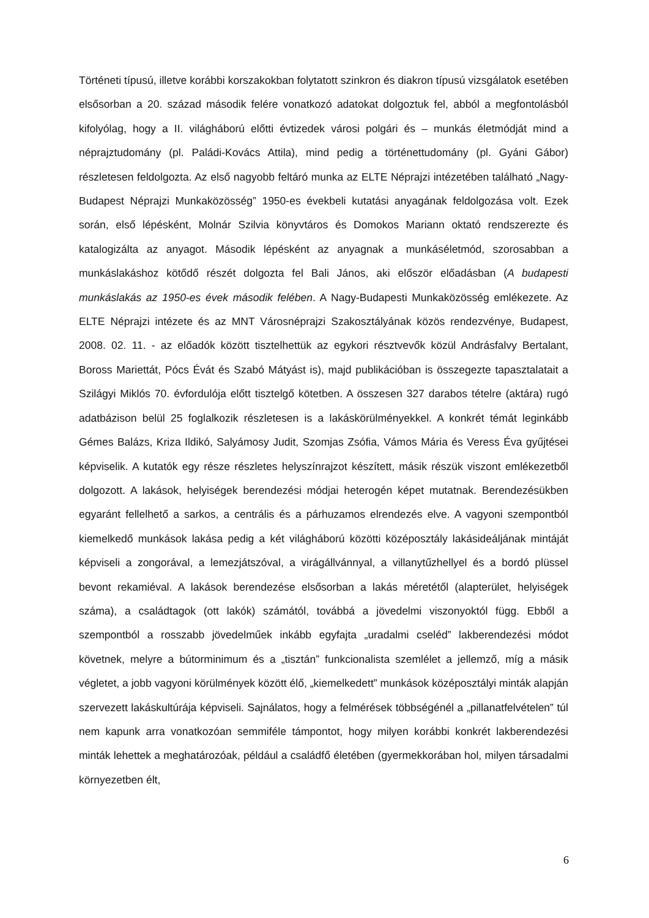Történeti típusú, illetve korábbi korszakokban folytatott szinkron és diakron típusú vizsgálatok esetében elsősorban a 20. század második felére vonatkozó adatokat dolgoztuk fel, abból a megfontolásból kifolyólag, hogy a II. világháború előtti évtizedek városi polgári és – munkás életmódját mind a néprajztudomány (pl. Paládi-Kovács Attila), mind pedig a történettudomány (pl. Gyáni Gábor) részletesen feldolgozta. Az első nagyobb feltáró munka az ELTE Néprajzi intézetében található „Nagy-Budapest Néprajzi Munkaközösség” 1950-es évekbeli kutatási anyagának feldolgozása volt. Ezek során, első lépésként, Molnár Szilvia könyvtáros és Domokos Mariann oktató rendszerezte és katalogizálta az anyagot. Második lépésként az anyagnak a munkáséletmód, szorosabban a munkáslakáshoz kötődő részét dolgozta fel Bali János, aki először előadásban (A budapesti munkáslakás az 1950-es évek második felében. A Nagy-Budapesti Munkaközösség emlékezete. Az ELTE Néprajzi intézete és az MNT Városnéprajzi Szakosztályának közös rendezvénye, Budapest, 2008. 02. 11. - az előadók között tisztelhettük az egykori résztvevők közül Andrásfalvy Bertalant, Boross Mariettát, Pócs Évát és Szabó Mátyást is), majd publikációban is összegezte tapasztalatait a Szilágyi Miklós 70. évfordulója előtt tisztelgő kötetben. A összesen 327 darabos tételre (aktára) rugó adatbázison belül 25 foglalkozik részletesen is a lakáskörülményekkel. A konkrét témát leginkább Gémes Balázs, Kriza Ildikó, Salyámosy Judit, Szomjas Zsófia, Vámos Mária és Veress Éva gyűjtései képviselik. A kutatók egy része részletes helyszínrajzot készített, másik részük viszont emlékezetből dolgozott. A lakások, helyiségek berendezési módjai heterogén képet mutatnak. Berendezésükben egyaránt fellelhető a sarkos, a centrális és a párhuzamos elrendezés elve. A vagyoni szempontból kiemelkedő munkások lakása pedig a két világháború közötti középosztály lakásideáljának mintáját képviseli a zongorával, a lemezjátszóval, a virágállvánnyal, a villanytűzhellyel és a bordó plüssel bevont rekamiéval. A lakások berendezése elsősorban a lakás méretétől (alapterület, helyiségek száma), a családtagok (ott lakók) számától, továbbá a jövedelmi viszonyoktól függ. Ebből a szempontból a rosszabb jövedelműek inkább egyfajta „uradalmi cseléd” lakberendezési módot követnek, melyre a bútorminimum és a „tisztán” funkcionalista szemlélet a jellemző, míg a másik végletet, a jobb vagyoni körülmények között élő, „kiemelkedett” munkások középosztályi minták alapján szervezett lakáskultúrája képviseli. Sajnálatos, hogy a felmérések többségénél a „pillanatfelvételen” túl nem kapunk arra vonatkozóan semmiféle támpontot, hogy milyen korábbi konkrét lakberendezési minták lehettek a meghatározóak, például a családfő életében (gyermekkorában hol, milyen társadalmi környezetben élt,
6